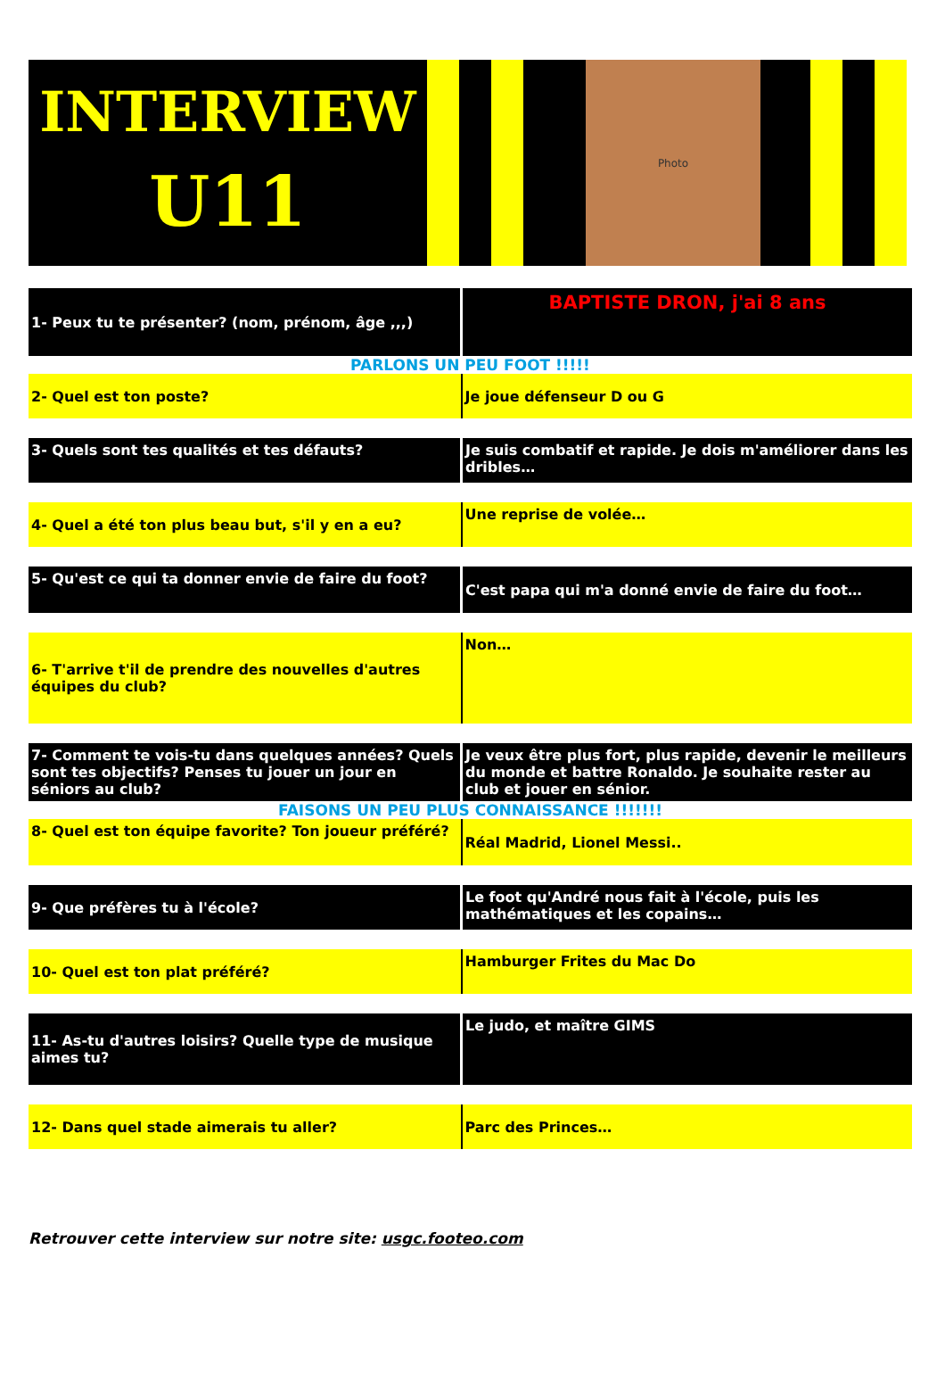INTERVIEW
U11
Photo
| 1- Peux tu te présenter? (nom, prénom, âge ,,,) | BAPTISTE DRON, j'ai 8 ans |
| PARLONS UN PEU FOOT !!!!! | |
| 2- Quel est ton poste? | Je joue défenseur D ou G |
| 3- Quels sont tes qualités et tes défauts? | Je suis combatif et rapide. Je dois m'améliorer dans les dribles… |
| 4- Quel a été ton plus beau but, s'il y en a eu? | Une reprise de volée… |
| 5- Qu'est ce qui ta donner envie de faire du foot? | C'est papa qui m'a donné envie de faire du foot… |
| 6- T'arrive t'il de prendre des nouvelles d'autres équipes du club? | Non… |
| 7- Comment te vois-tu dans quelques années? Quels sont tes objectifs? Penses tu jouer un jour en séniors au club? | Je veux être plus fort, plus rapide, devenir le meilleurs du monde et battre Ronaldo. Je souhaite rester au club et jouer en sénior. |
| FAISONS UN PEU PLUS CONNAISSANCE !!!!!!! | |
| 8- Quel est ton équipe favorite? Ton joueur préféré? | Réal Madrid, Lionel Messi.. |
| 9- Que préfères tu à l'école? | Le foot qu'André nous fait à l'école, puis les mathématiques et les copains… |
| 10- Quel est ton plat préféré? | Hamburger Frites du Mac Do |
| 11- As-tu d'autres loisirs? Quelle type de musique aimes tu? | Le judo, et maître GIMS |
| 12- Dans quel stade aimerais tu aller? | Parc des Princes… |
Retrouver cette interview sur notre site: usgc.footeo.com